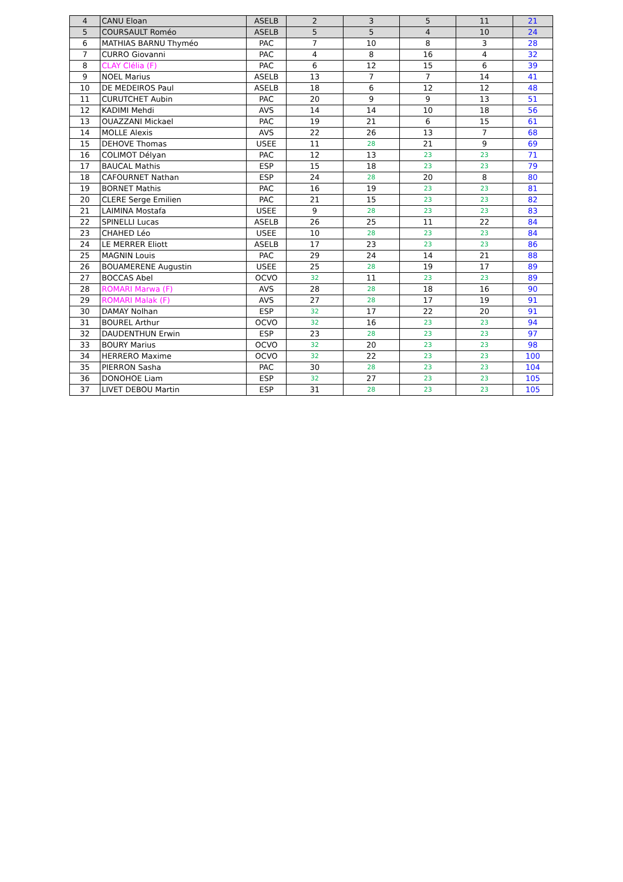| 4 | CANU Eloan | ASELB | 2 | 3 | 5 | 11 | 21 |
| 5 | COURSAULT Roméo | ASELB | 5 | 5 | 4 | 10 | 24 |
| 6 | MATHIAS BARNU Thyméo | PAC | 7 | 10 | 8 | 3 | 28 |
| 7 | CURRO Giovanni | PAC | 4 | 8 | 16 | 4 | 32 |
| 8 | CLAY Clélia (F) | PAC | 6 | 12 | 15 | 6 | 39 |
| 9 | NOEL Marius | ASELB | 13 | 7 | 7 | 14 | 41 |
| 10 | DE MEDEIROS Paul | ASELB | 18 | 6 | 12 | 12 | 48 |
| 11 | CURUTCHET Aubin | PAC | 20 | 9 | 9 | 13 | 51 |
| 12 | KADIMI Mehdi | AVS | 14 | 14 | 10 | 18 | 56 |
| 13 | OUAZZANI Mickael | PAC | 19 | 21 | 6 | 15 | 61 |
| 14 | MOLLE Alexis | AVS | 22 | 26 | 13 | 7 | 68 |
| 15 | DEHOVE Thomas | USEE | 11 | 28 | 21 | 9 | 69 |
| 16 | COLIMOT Délyan | PAC | 12 | 13 | 23 | 23 | 71 |
| 17 | BAUCAL Mathis | ESP | 15 | 18 | 23 | 23 | 79 |
| 18 | CAFOURNET Nathan | ESP | 24 | 28 | 20 | 8 | 80 |
| 19 | BORNET Mathis | PAC | 16 | 19 | 23 | 23 | 81 |
| 20 | CLERE Serge Emilien | PAC | 21 | 15 | 23 | 23 | 82 |
| 21 | LAIMINA Mostafa | USEE | 9 | 28 | 23 | 23 | 83 |
| 22 | SPINELLI Lucas | ASELB | 26 | 25 | 11 | 22 | 84 |
| 23 | CHAHED Léo | USEE | 10 | 28 | 23 | 23 | 84 |
| 24 | LE MERRER Eliott | ASELB | 17 | 23 | 23 | 23 | 86 |
| 25 | MAGNIN Louis | PAC | 29 | 24 | 14 | 21 | 88 |
| 26 | BOUAMERENE Augustin | USEE | 25 | 28 | 19 | 17 | 89 |
| 27 | BOCCAS Abel | OCVO | 32 | 11 | 23 | 23 | 89 |
| 28 | ROMARI Marwa (F) | AVS | 28 | 28 | 18 | 16 | 90 |
| 29 | ROMARI Malak (F) | AVS | 27 | 28 | 17 | 19 | 91 |
| 30 | DAMAY Nolhan | ESP | 32 | 17 | 22 | 20 | 91 |
| 31 | BOUREL Arthur | OCVO | 32 | 16 | 23 | 23 | 94 |
| 32 | DAUDENTHUN Erwin | ESP | 23 | 28 | 23 | 23 | 97 |
| 33 | BOURY Marius | OCVO | 32 | 20 | 23 | 23 | 98 |
| 34 | HERRERO Maxime | OCVO | 32 | 22 | 23 | 23 | 100 |
| 35 | PIERRON Sasha | PAC | 30 | 28 | 23 | 23 | 104 |
| 36 | DONOHOE Liam | ESP | 32 | 27 | 23 | 23 | 105 |
| 37 | LIVET DEBOU Martin | ESP | 31 | 28 | 23 | 23 | 105 |